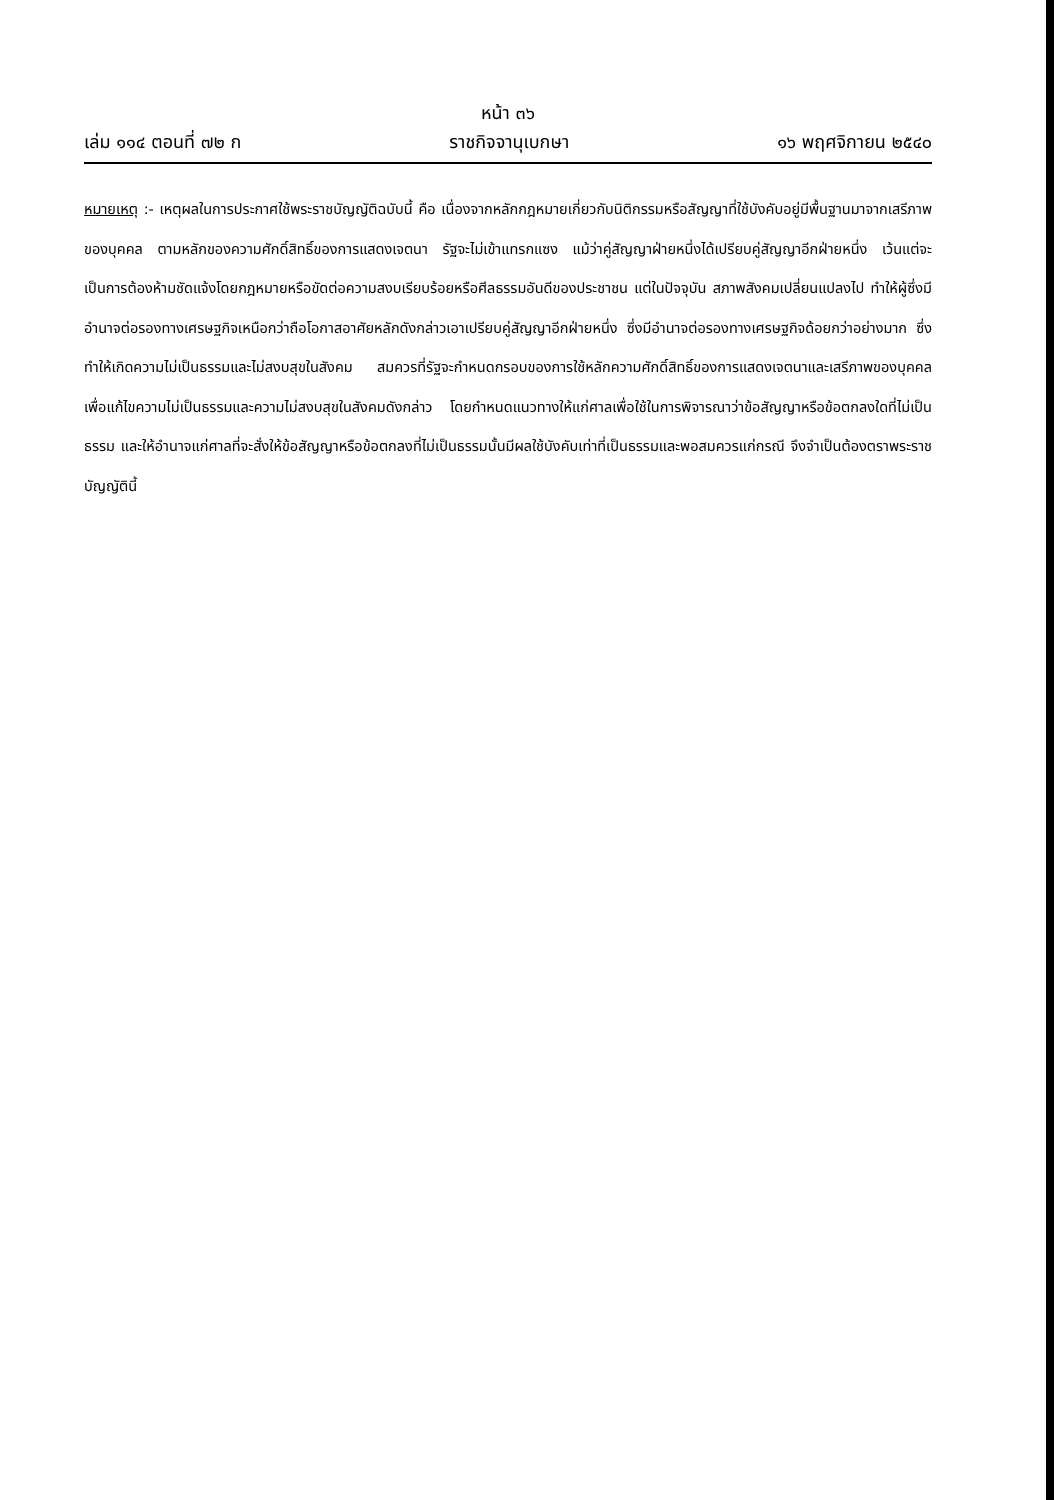หน้า ๓๖
เล่ม ๑๑๔ ตอนที่ ๗๒ ก ราชกิจจานุเบกษา ๑๖ พฤศจิกายน ๒๕๔๐
หมายเหตุ :- เหตุผลในการประกาศใช้พระราชบัญญัติฉบับนี้ คือ เนื่องจากหลักกฎหมายเกี่ยวกับนิติกรรมหรือสัญญาที่ใช้บังคับอยู่มีพื้นฐานมาจากเสรีภาพของบุคคล ตามหลักของความศักดิ์สิทธิ์ของการแสดงเจตนา รัฐจะไม่เข้าแทรกแซง แม้ว่าคู่สัญญาฝ่ายหนึ่งได้เปรียบคู่สัญญาอีกฝ่ายหนึ่ง เว้นแต่จะเป็นการต้องห้ามชัดแจ้งโดยกฎหมายหรือขัดต่อความสงบเรียบร้อยหรือศีลธรรมอันดีของประชาชน แต่ในปัจจุบัน สภาพสังคมเปลี่ยนแปลงไป ทำให้ผู้ซึ่งมีอำนาจต่อรองทางเศรษฐกิจเหนือกว่าถือโอกาสอาศัยหลักดังกล่าวเอาเปรียบคู่สัญญาอีกฝ่ายหนึ่ง ซึ่งมีอำนาจต่อรองทางเศรษฐกิจด้อยกว่าอย่างมาก ซึ่งทำให้เกิดความไม่เป็นธรรมและไม่สงบสุขในสังคม สมควรที่รัฐจะกำหนดกรอบของการใช้หลักความศักดิ์สิทธิ์ของการแสดงเจตนาและเสรีภาพของบุคคล เพื่อแก้ไขความไม่เป็นธรรมและความไม่สงบสุขในสังคมดังกล่าว โดยกำหนดแนวทางให้แก่ศาลเพื่อใช้ในการพิจารณาว่าข้อสัญญาหรือข้อตกลงใดที่ไม่เป็นธรรม และให้อำนาจแก่ศาลที่จะสั่งให้ข้อสัญญาหรือข้อตกลงที่ไม่เป็นธรรมนั้นมีผลใช้บังคับเท่าที่เป็นธรรมและพอสมควรแก่กรณี จึงจำเป็นต้องตราพระราชบัญญัตินี้